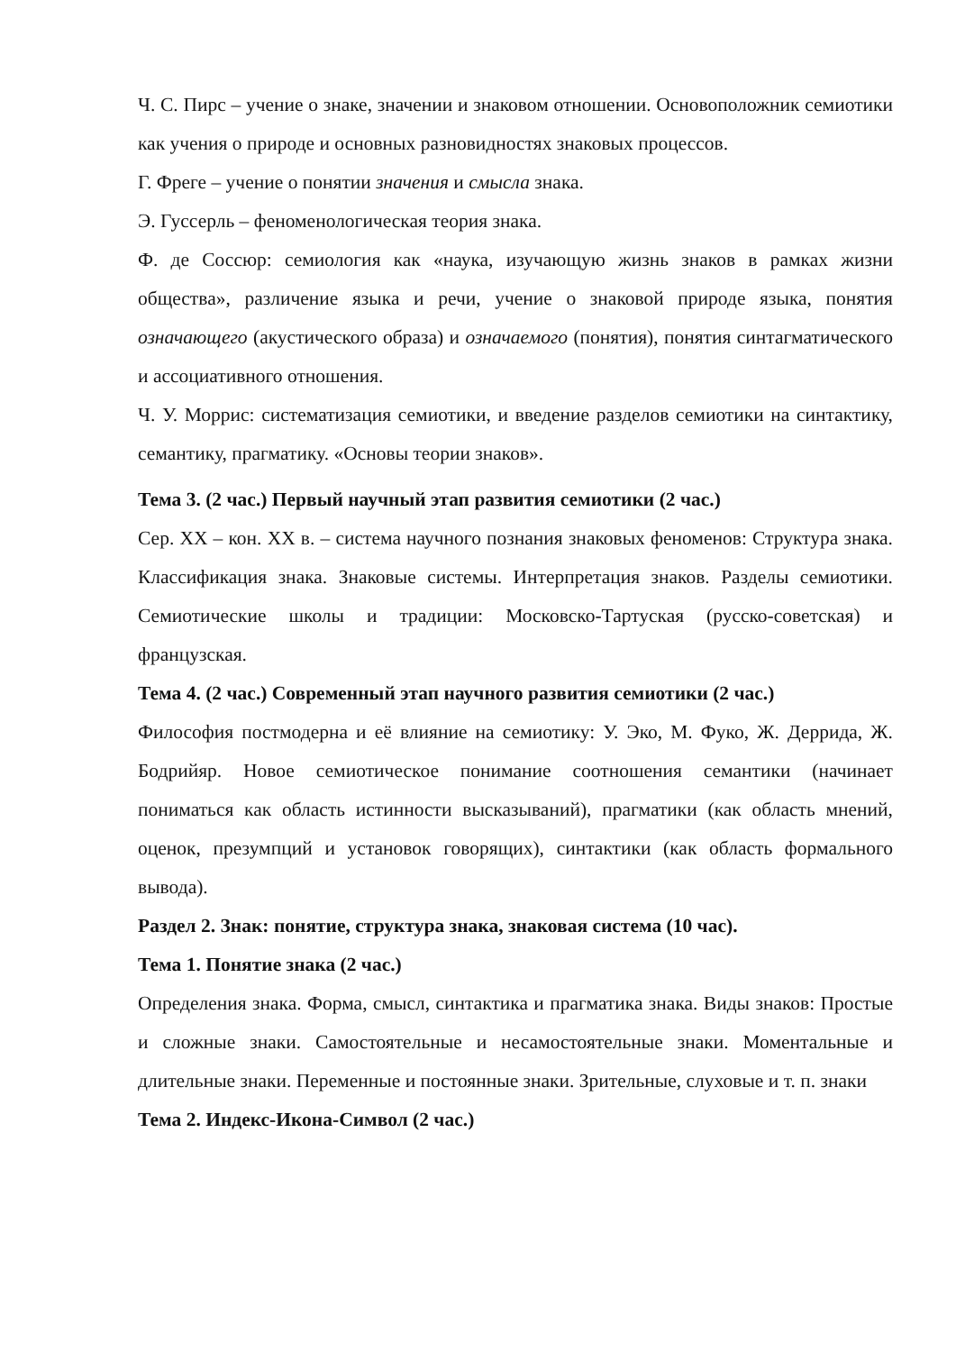Ч. С. Пирс – учение о знаке, значении и знаковом отношении. Основоположник семиотики как учения о природе и основных разновидностях знаковых процессов.
Г. Фреге – учение о понятии значения и смысла знака.
Э. Гуссерль – феноменологическая теория знака.
Ф. де Соссюр: семиология как «наука, изучающую жизнь знаков в рамках жизни общества», различение языка и речи, учение о знаковой природе языка, понятия означающего (акустического образа) и означаемого (понятия), понятия синтагматического и ассоциативного отношения.
Ч. У. Моррис: систематизация семиотики, и введение разделов семиотики на синтактику, семантику, прагматику. «Основы теории знаков».
Тема 3. (2 час.) Первый научный этап развития семиотики (2 час.)
Сер. XX – кон. XX в. – система научного познания знаковых феноменов: Структура знака. Классификация знака. Знаковые системы. Интерпретация знаков. Разделы семиотики. Семиотические школы и традиции: Московско-Тартуская (русско-советская) и французская.
Тема 4. (2 час.) Современный этап научного развития семиотики (2 час.)
Философия постмодерна и её влияние на семиотику: У. Эко, М. Фуко, Ж. Деррида, Ж. Бодрийяр. Новое семиотическое понимание соотношения семантики (начинает пониматься как область истинности высказываний), прагматики (как область мнений, оценок, презумпций и установок говорящих), синтактики (как область формального вывода).
Раздел 2. Знак: понятие, структура знака, знаковая система (10 час).
Тема 1. Понятие знака (2 час.)
Определения знака. Форма, смысл, синтактика и прагматика знака. Виды знаков: Простые и сложные знаки. Самостоятельные и несамостоятельные знаки. Моментальные и длительные знаки. Переменные и постоянные знаки. Зрительные, слуховые и т. п. знаки
Тема 2. Индекс-Икона-Символ (2 час.)